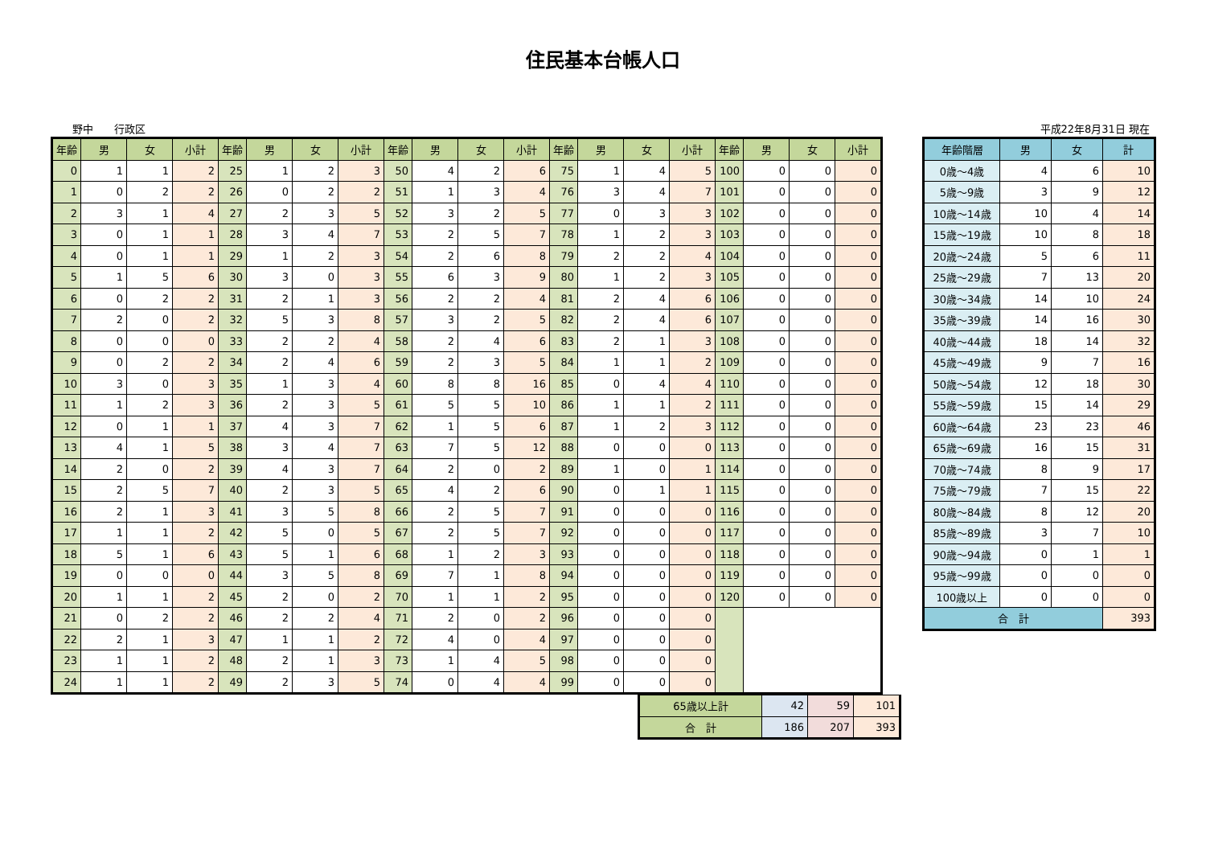住民基本台帳人口
野中　　行政区 平成22年8月31日 現在
| 年齢 | 男 | 女 | 小計 | 年齢 | 男 | 女 | 小計 | 年齢 | 男 | 女 | 小計 | 年齢 | 男 | 女 | 小計 | 年齢 | 男 | 女 | 小計 |
| --- | --- | --- | --- | --- | --- | --- | --- | --- | --- | --- | --- | --- | --- | --- | --- | --- | --- | --- | --- |
| 0 | 1 | 1 | 2 | 25 | 1 | 2 | 3 | 50 | 4 | 2 | 6 | 75 | 1 | 4 | 5 | 100 | 0 | 0 | 0 |
| 1 | 0 | 2 | 2 | 26 | 0 | 2 | 2 | 51 | 1 | 3 | 4 | 76 | 3 | 4 | 7 | 101 | 0 | 0 | 0 |
| 2 | 3 | 1 | 4 | 27 | 2 | 3 | 5 | 52 | 3 | 2 | 5 | 77 | 0 | 3 | 3 | 102 | 0 | 0 | 0 |
| 3 | 0 | 1 | 1 | 28 | 3 | 4 | 7 | 53 | 2 | 5 | 7 | 78 | 1 | 2 | 3 | 103 | 0 | 0 | 0 |
| 4 | 0 | 1 | 1 | 29 | 1 | 2 | 3 | 54 | 2 | 6 | 8 | 79 | 2 | 2 | 4 | 104 | 0 | 0 | 0 |
| 5 | 1 | 5 | 6 | 30 | 3 | 0 | 3 | 55 | 6 | 3 | 9 | 80 | 1 | 2 | 3 | 105 | 0 | 0 | 0 |
| 6 | 0 | 2 | 2 | 31 | 2 | 1 | 3 | 56 | 2 | 2 | 4 | 81 | 2 | 4 | 6 | 106 | 0 | 0 | 0 |
| 7 | 2 | 0 | 2 | 32 | 5 | 3 | 8 | 57 | 3 | 2 | 5 | 82 | 2 | 4 | 6 | 107 | 0 | 0 | 0 |
| 8 | 0 | 0 | 0 | 33 | 2 | 2 | 4 | 58 | 2 | 4 | 6 | 83 | 2 | 1 | 3 | 108 | 0 | 0 | 0 |
| 9 | 0 | 2 | 2 | 34 | 2 | 4 | 6 | 59 | 2 | 3 | 5 | 84 | 1 | 1 | 2 | 109 | 0 | 0 | 0 |
| 10 | 3 | 0 | 3 | 35 | 1 | 3 | 4 | 60 | 8 | 8 | 16 | 85 | 0 | 4 | 4 | 110 | 0 | 0 | 0 |
| 11 | 1 | 2 | 3 | 36 | 2 | 3 | 5 | 61 | 5 | 5 | 10 | 86 | 1 | 1 | 2 | 111 | 0 | 0 | 0 |
| 12 | 0 | 1 | 1 | 37 | 4 | 3 | 7 | 62 | 1 | 5 | 6 | 87 | 1 | 2 | 3 | 112 | 0 | 0 | 0 |
| 13 | 4 | 1 | 5 | 38 | 3 | 4 | 7 | 63 | 7 | 5 | 12 | 88 | 0 | 0 | 0 | 113 | 0 | 0 | 0 |
| 14 | 2 | 0 | 2 | 39 | 4 | 3 | 7 | 64 | 2 | 0 | 2 | 89 | 1 | 0 | 1 | 114 | 0 | 0 | 0 |
| 15 | 2 | 5 | 7 | 40 | 2 | 3 | 5 | 65 | 4 | 2 | 6 | 90 | 0 | 1 | 1 | 115 | 0 | 0 | 0 |
| 16 | 2 | 1 | 3 | 41 | 3 | 5 | 8 | 66 | 2 | 5 | 7 | 91 | 0 | 0 | 0 | 116 | 0 | 0 | 0 |
| 17 | 1 | 1 | 2 | 42 | 5 | 0 | 5 | 67 | 2 | 5 | 7 | 92 | 0 | 0 | 0 | 117 | 0 | 0 | 0 |
| 18 | 5 | 1 | 6 | 43 | 5 | 1 | 6 | 68 | 1 | 2 | 3 | 93 | 0 | 0 | 0 | 118 | 0 | 0 | 0 |
| 19 | 0 | 0 | 0 | 44 | 3 | 5 | 8 | 69 | 7 | 1 | 8 | 94 | 0 | 0 | 0 | 119 | 0 | 0 | 0 |
| 20 | 1 | 1 | 2 | 45 | 2 | 0 | 2 | 70 | 1 | 1 | 2 | 95 | 0 | 0 | 0 | 120 | 0 | 0 | 0 |
| 21 | 0 | 2 | 2 | 46 | 2 | 2 | 4 | 71 | 2 | 0 | 2 | 96 | 0 | 0 | 0 | | | | |
| 22 | 2 | 1 | 3 | 47 | 1 | 1 | 2 | 72 | 4 | 0 | 4 | 97 | 0 | 0 | 0 | | | | |
| 23 | 1 | 1 | 2 | 48 | 2 | 1 | 3 | 73 | 1 | 4 | 5 | 98 | 0 | 0 | 0 | | | | |
| 24 | 1 | 1 | 2 | 49 | 2 | 3 | 5 | 74 | 0 | 4 | 4 | 99 | 0 | 0 | 0 | | | | |
| 65歳以上計 | 42 | 59 | 101 |
| 合 計 | 186 | 207 | 393 |
| 年齢階層 | 男 | 女 | 計 |
| --- | --- | --- | --- |
| 0歳～4歳 | 4 | 6 | 10 |
| 5歳～9歳 | 3 | 9 | 12 |
| 10歳～14歳 | 10 | 4 | 14 |
| 15歳～19歳 | 10 | 8 | 18 |
| 20歳～24歳 | 5 | 6 | 11 |
| 25歳～29歳 | 7 | 13 | 20 |
| 30歳～34歳 | 14 | 10 | 24 |
| 35歳～39歳 | 14 | 16 | 30 |
| 40歳～44歳 | 18 | 14 | 32 |
| 45歳～49歳 | 9 | 7 | 16 |
| 50歳～54歳 | 12 | 18 | 30 |
| 55歳～59歳 | 15 | 14 | 29 |
| 60歳～64歳 | 23 | 23 | 46 |
| 65歳～69歳 | 16 | 15 | 31 |
| 70歳～74歳 | 8 | 9 | 17 |
| 75歳～79歳 | 7 | 15 | 22 |
| 80歳～84歳 | 8 | 12 | 20 |
| 85歳～89歳 | 3 | 7 | 10 |
| 90歳～94歳 | 0 | 1 | 1 |
| 95歳～99歳 | 0 | 0 | 0 |
| 100歳以上 | 0 | 0 | 0 |
| 合 計 | | | 393 |